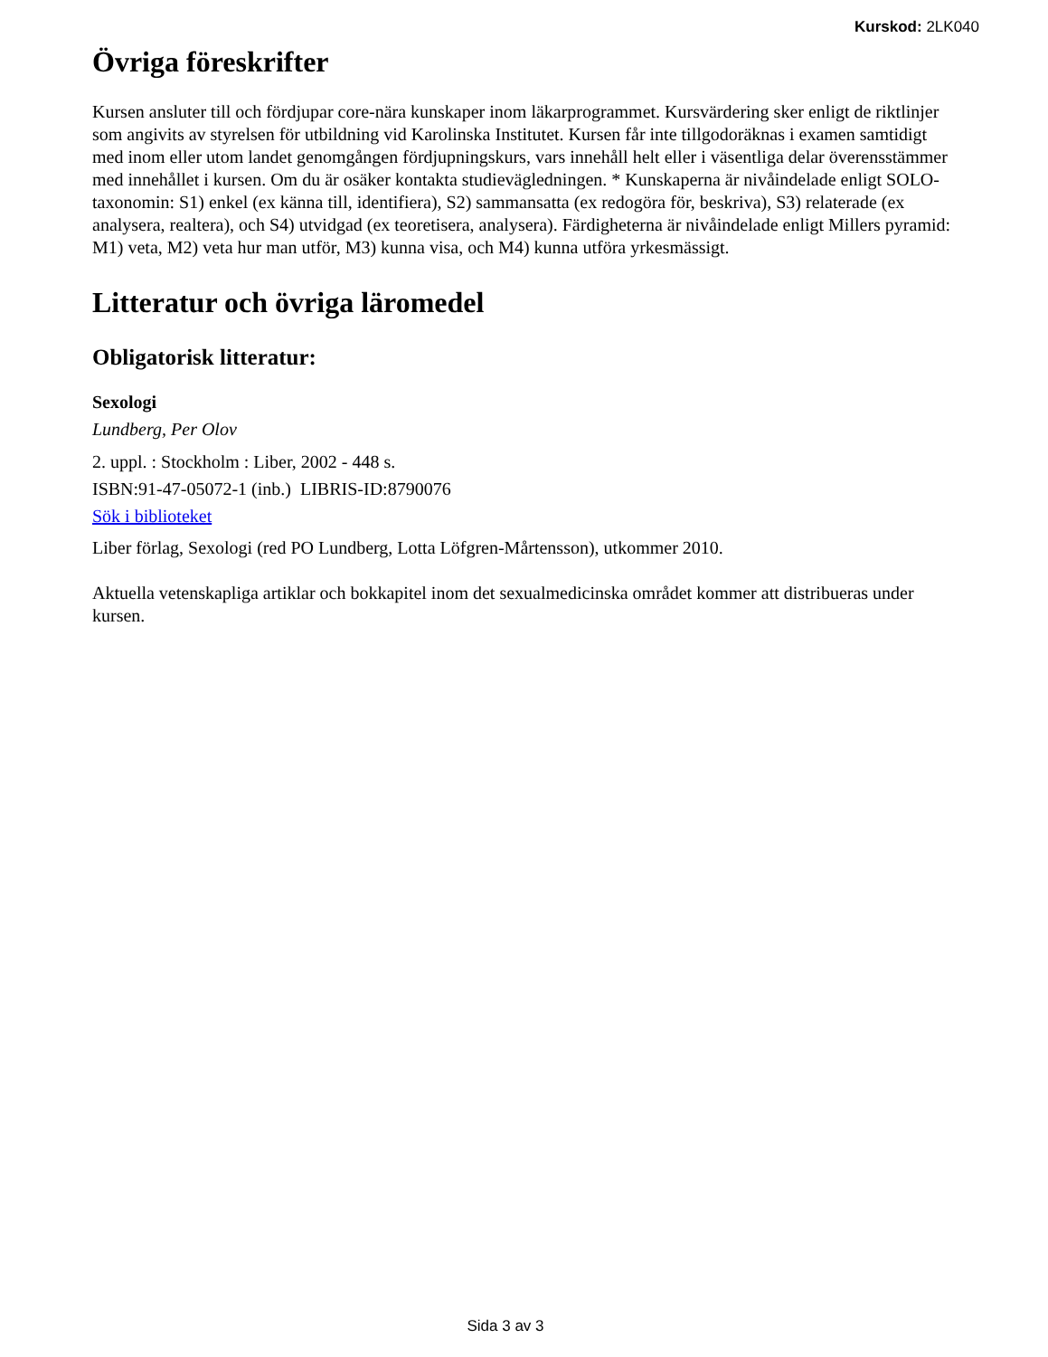Kurskod: 2LK040
Övriga föreskrifter
Kursen ansluter till och fördjupar core-nära kunskaper inom läkarprogrammet. Kursvärdering sker enligt de riktlinjer som angivits av styrelsen för utbildning vid Karolinska Institutet. Kursen får inte tillgodoräknas i examen samtidigt med inom eller utom landet genomgången fördjupningskurs, vars innehåll helt eller i väsentliga delar överensstämmer med innehållet i kursen. Om du är osäker kontakta studievägledningen. * Kunskaperna är nivåindelade enligt SOLO-taxonomin: S1) enkel (ex känna till, identifiera), S2) sammansatta (ex redogöra för, beskriva), S3) relaterade (ex analysera, realtera), och S4) utvidgad (ex teoretisera, analysera). Färdigheterna är nivåindelade enligt Millers pyramid: M1) veta, M2) veta hur man utför, M3) kunna visa, och M4) kunna utföra yrkesmässigt.
Litteratur och övriga läromedel
Obligatorisk litteratur:
Sexologi
Lundberg, Per Olov
2. uppl. : Stockholm : Liber, 2002 - 448 s.
ISBN:91-47-05072-1 (inb.) LIBRIS-ID:8790076
Sök i biblioteket
Liber förlag, Sexologi (red PO Lundberg, Lotta Löfgren-Mårtensson), utkommer 2010.
Aktuella vetenskapliga artiklar och bokkapitel inom det sexualmedicinska området kommer att distribueras under kursen.
Sida 3 av 3